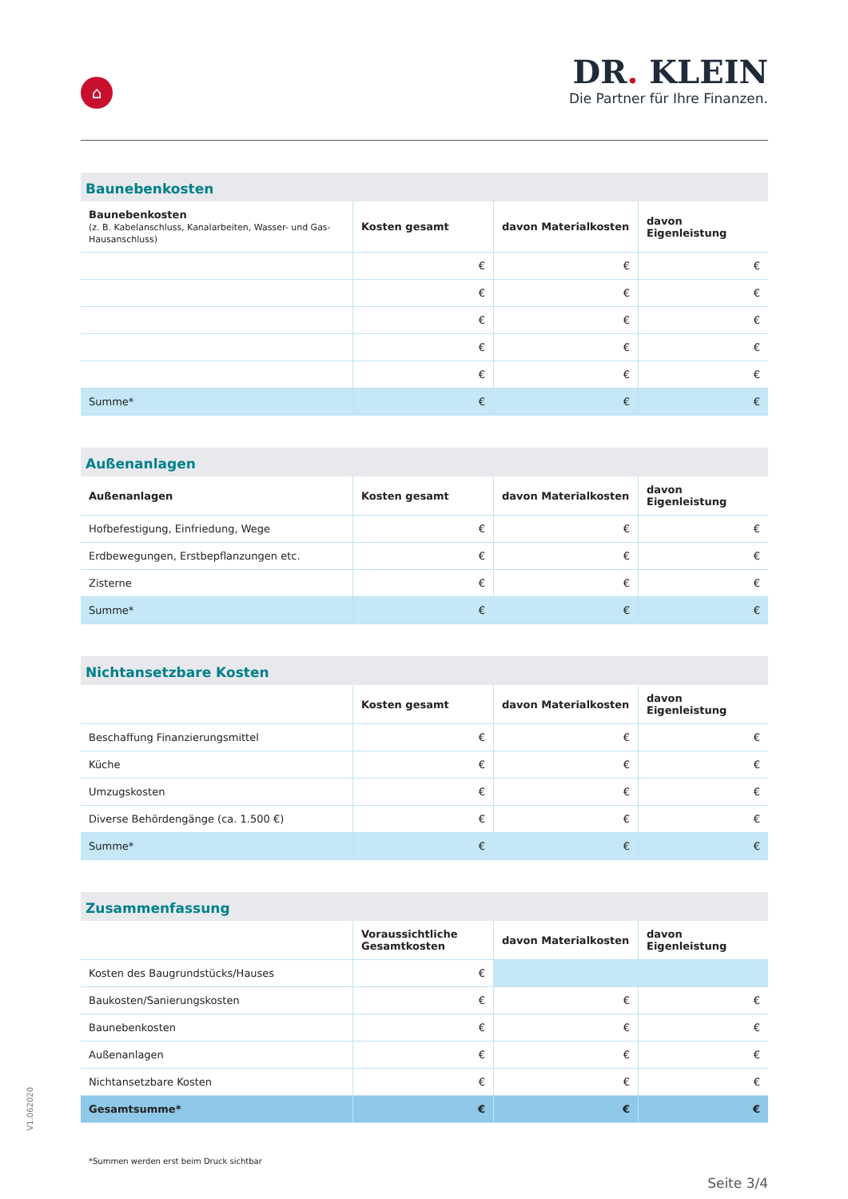⌂
DR. KLEIN
Die Partner für Ihre Finanzen.
Baunebenkosten
| Baunebenkosten (z. B. Kabelanschluss, Kanalarbeiten, Wasser- und Gas-Hausanschluss) | Kosten gesamt | davon Materialkosten | davon Eigenleistung |
| --- | --- | --- | --- |
| | € | € | € |
| | € | € | € |
| | € | € | € |
| | € | € | € |
| | € | € | € |
| Summe* | € | € | € |
Außenanlagen
| Außenanlagen | Kosten gesamt | davon Materialkosten | davon Eigenleistung |
| --- | --- | --- | --- |
| Hofbefestigung, Einfriedung, Wege | € | € | € |
| Erdbewegungen, Erstbepflanzungen etc. | € | € | € |
| Zisterne | € | € | € |
| Summe* | € | € | € |
Nichtansetzbare Kosten
| | Kosten gesamt | davon Materialkosten | davon Eigenleistung |
| --- | --- | --- | --- |
| Beschaffung Finanzierungsmittel | € | € | € |
| Küche | € | € | € |
| Umzugskosten | € | € | € |
| Diverse Behördengänge (ca. 1.500 €) | € | € | € |
| Summe* | € | € | € |
Zusammenfassung
| | Voraussichtliche Gesamtkosten | davon Materialkosten | davon Eigenleistung |
| --- | --- | --- | --- |
| Kosten des Baugrundstücks/Hauses | € | | |
| Baukosten/Sanierungskosten | € | € | € |
| Baunebenkosten | € | € | € |
| Außenanlagen | € | € | € |
| Nichtansetzbare Kosten | € | € | € |
| Gesamtsumme* | € | € | € |
*Summen werden erst beim Druck sichtbar
Seite 3/4
V1.062020